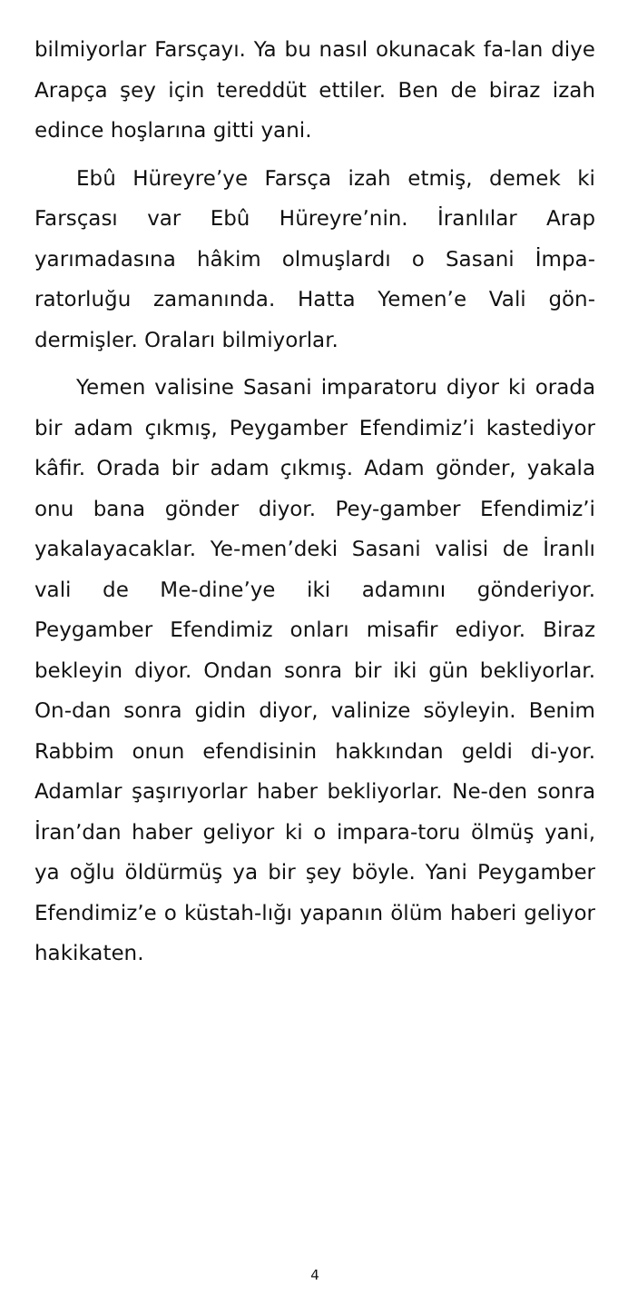bilmiyorlar Farsçayı. Ya bu nasıl okunacak fa-lan diye Arapça şey için tereddüt ettiler. Ben de biraz izah edince hoşlarına gitti yani.
Ebû Hüreyre’ye Farsça izah etmiş, demek ki Farsçası var Ebû Hüreyre’nin. İranlılar Arap yarımadasına hâkim olmuşlardı o Sasani İmpa-ratorluğu zamanında. Hatta Yemen’e Vali gön-dermişler. Oraları bilmiyorlar.
Yemen valisine Sasani imparatoru diyor ki orada bir adam çıkmış, Peygamber Efendimiz’i kastediyor kâfir. Orada bir adam çıkmış. Adam gönder, yakala onu bana gönder diyor. Pey-gamber Efendimiz’i yakalayacaklar. Ye-men’deki Sasani valisi de İranlı vali de Me-dine’ye iki adamını gönderiyor. Peygamber Efendimiz onları misafir ediyor. Biraz bekleyin diyor. Ondan sonra bir iki gün bekliyorlar. On-dan sonra gidin diyor, valinize söyleyin. Benim Rabbim onun efendisinin hakkından geldi di-yor. Adamlar şaşırıyorlar haber bekliyorlar. Ne-den sonra İran’dan haber geliyor ki o impara-toru ölmüş yani, ya oğlu öldürmüş ya bir şey böyle. Yani Peygamber Efendimiz’e o küstah-lığı yapanın ölüm haberi geliyor hakikaten.
4